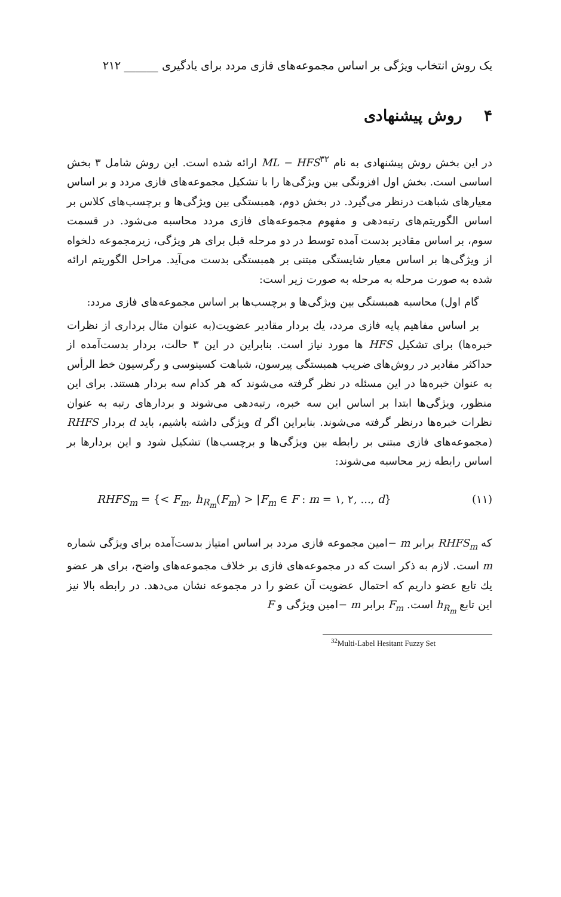یک روش انتخاب ویژگی بر اساس مجموعه‌های فازی مردد برای یادگیری ______ ۲۱۲
۴ روش پیشنهادی
در این بخش روش پیشنهادی به نام ML − HFS<sup>۳۲</sup> ارائه شده است. این روش شامل ۳ بخش اساسی است. بخش اول افزونگی بین ویژگی‌ها را با تشکیل مجموعه‌های فازی مردد و بر اساس معیارهای شباهت درنظر می‌گیرد. در بخش دوم، همبستگی بین ویژگی‌ها و برچسب‌های کلاس بر اساس الگوریتم‌های رتبه‌دهی و مفهوم مجموعه‌های فازی مردد محاسبه می‌شود. در قسمت سوم، بر اساس مقادیر بدست آمده توسط در دو مرحله قبل برای هر ویژگی، زیرمجموعه دلخواه از ویژگی‌ها بر اساس معیار شایستگی مبتنی بر همبستگی بدست می‌آید. مراحل الگوریتم ارائه شده به صورت مرحله به مرحله به صورت زیر است:
گام اول) محاسبه همبستگی بین ویژگی‌ها و برچسب‌ها بر اساس مجموعه‌های فازی مردد:
بر اساس مفاهیم پایه فازی مردد، یك بردار مقادیر عضویت(به عنوان مثال برداری از نظرات خبره‌ها) برای تشکیل HFS ها مورد نیاز است. بنابراین در این ۳ حالت، بردار بدست‌آمده از حداکثر مقادیر در روش‌های ضریب همبستگی پیرسون، شباهت کسینوسی و رگرسیون خط الرأس به عنوان خبره‌ها در این مسئله در نظر گرفته می‌شوند که هر کدام سه بردار هستند. برای این منظور، ویژگی‌ها ابتدا بر اساس این سه خبره، رتبه‌دهی می‌شوند و بردارهای رتبه به عنوان نظرات خبره‌ها درنظر گرفته می‌شوند. بنابراین اگر d ویژگی داشته باشیم، باید d بردار RHFS (مجموعه‌های فازی مبتنی بر رابطه بین ویژگی‌ها و برچسب‌ها) تشکیل شود و این بردارها بر اساس رابطه زیر محاسبه می‌شوند:
RHFS<sub>m</sub> = {< F<sub>m</sub>, h<sub>R<sub>m</sub></sub>(F<sub>m</sub>) > |F<sub>m</sub> ∈ F : m = ۱, ۲, ..., d} (۱۱)
که RHFS<sub>m</sub> برابر m −امین مجموعه فازی مردد بر اساس امتیاز بدست‌آمده برای ویژگی شماره m است. لازم به ذکر است که در مجموعه‌های فازی بر خلاف مجموعه‌های واضح، برای هر عضو یك تابع عضو داریم که احتمال عضویت آن عضو را در مجموعه نشان می‌دهد. در رابطه بالا نیز این تابع h<sub>R<sub>m</sub></sub> است. F<sub>m</sub> برابر m −امین ویژگی و F
<sup>32</sup> Multi-Label Hesitant Fuzzy Set